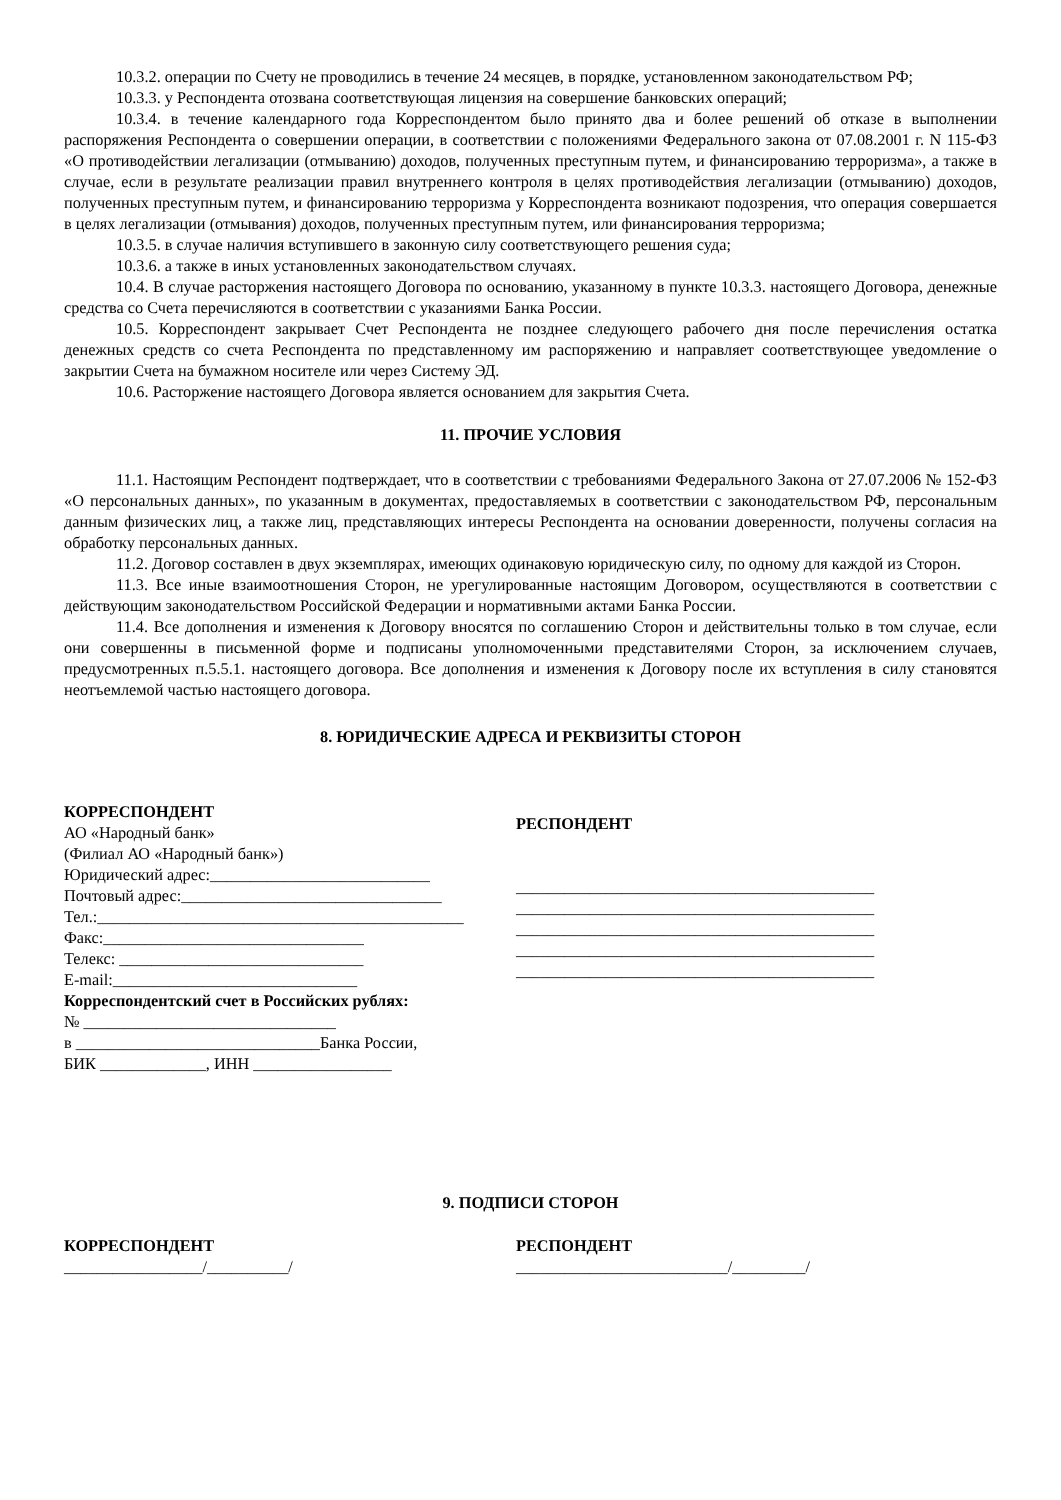10.3.2. операции по Счету не проводились в течение 24 месяцев, в порядке, установленном законодательством РФ;
10.3.3. у Респондента отозвана соответствующая лицензия на совершение банковских операций;
10.3.4. в течение календарного года Корреспондентом было принято два и более решений об отказе в выполнении распоряжения Респондента о совершении операции, в соответствии с положениями Федерального закона от 07.08.2001 г. N 115-ФЗ «О противодействии легализации (отмыванию) доходов, полученных преступным путем, и финансированию терроризма», а также в случае, если в результате реализации правил внутреннего контроля в целях противодействия легализации (отмыванию) доходов, полученных преступным путем, и финансированию терроризма у Корреспондента возникают подозрения, что операция совершается в целях легализации (отмывания) доходов, полученных преступным путем, или финансирования терроризма;
10.3.5. в случае наличия вступившего в законную силу соответствующего решения суда;
10.3.6. а также в иных установленных законодательством случаях.
10.4. В случае расторжения настоящего Договора по основанию, указанному в пункте 10.3.3. настоящего Договора, денежные средства со Счета перечисляются в соответствии с указаниями Банка России.
10.5. Корреспондент закрывает Счет Респондента не позднее следующего рабочего дня после перечисления остатка денежных средств со счета Респондента по представленному им распоряжению и направляет соответствующее уведомление о закрытии Счета на бумажном носителе или через Систему ЭД.
10.6. Расторжение настоящего Договора является основанием для закрытия Счета.
11. ПРОЧИЕ УСЛОВИЯ
11.1. Настоящим Респондент подтверждает, что в соответствии с требованиями Федерального Закона от 27.07.2006 № 152-ФЗ «О персональных данных», по указанным в документах, предоставляемых в соответствии с законодательством РФ, персональным данным физических лиц, а также лиц, представляющих интересы Респондента на основании доверенности, получены согласия на обработку персональных данных.
11.2. Договор составлен в двух экземплярах, имеющих одинаковую юридическую силу, по одному для каждой из Сторон.
11.3. Все иные взаимоотношения Сторон, не урегулированные настоящим Договором, осуществляются в соответствии с действующим законодательством Российской Федерации и нормативными актами Банка России.
11.4. Все дополнения и изменения к Договору вносятся по соглашению Сторон и действительны только в том случае, если они совершенны в письменной форме и подписаны уполномоченными представителями Сторон, за исключением случаев, предусмотренных п.5.5.1. настоящего договора. Все дополнения и изменения к Договору после их вступления в силу становятся неотъемлемой частью настоящего договора.
8. ЮРИДИЧЕСКИЕ АДРЕСА И РЕКВИЗИТЫ СТОРОН
КОРРЕСПОНДЕНТ
АО «Народный банк»
(Филиал АО «Народный банк»)
Юридический адрес:___________________________
Почтовый адрес:________________________________
Тел.:_____________________________________________
Факс:________________________________
Телекс: ______________________________
E-mail:______________________________
Корреспондентский счет в Российских рублях:
№ _______________________________
в ______________________________Банка России,
БИК _____________, ИНН _________________
РЕСПОНДЕНТ
____________________________________________
____________________________________________
____________________________________________
____________________________________________
____________________________________________
9. ПОДПИСИ СТОРОН
КОРРЕСПОНДЕНТ
_________________/__________/
РЕСПОНДЕНТ
__________________________/_________/